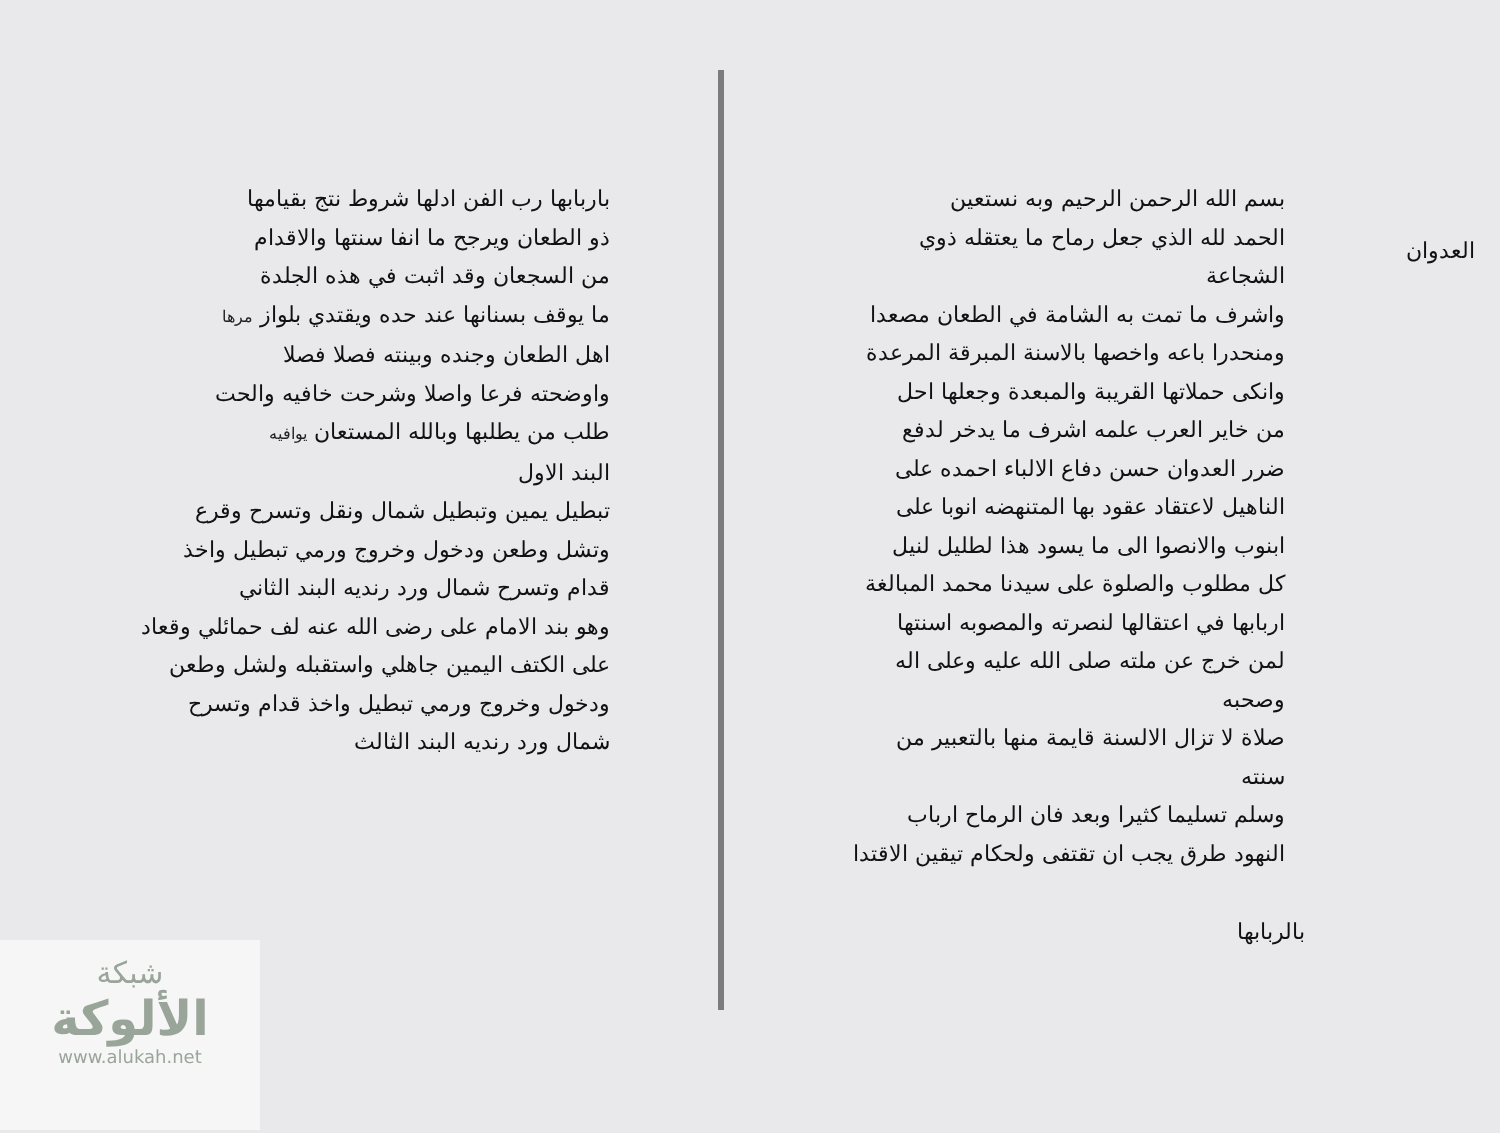بسم الله الرحمن الرحيم وبه نستعين
الحمد لله الذي جعل رماح ما يعتقله ذوي الشجاعة
واشرف ما تمت به الشامة في الطعان مصعدا
ومنحدرا باعه واخصها بالاسنة المبرقة المرعدة
وانكى حملاتها القريبة والمبعدة وجعلها احل
من خاير العرب علمه اشرف ما يدخر لدفع
ضرر العدوان حسن دفاع الالباء احمده على
الناهيل لاعتقاد عقود بها المتنهضه انوبا على
ابنوب والانصوا الى ما يسود هذا لطليل لنيل
كل مطلوب والصلوة على سيدنا محمد المبالغة
اربابها في اعتقالها لنصرته والمصوبه اسنتها
لمن خرج عن ملته صلى الله عليه وعلى اله وصحبه
صلاة لا تزال الالسنة قايمة منها بالتعبير من سنته
وسلم تسليما كثيرا وبعد فان الرماح ارباب
النهود طرق يجب ان تقتفى ولحكام تيقين الاقتدا
بالربابها
العدوان
باربابها رب الفن ادلها شروط نتج بقيامها
ذو الطعان ويرجح ما انفا سنتها والاقدام
من السجعان وقد اثبت في هذه الجلدة
ما يوقف بسنانها عند حده ويقتدي بلواز مرها
اهل الطعان وجنده وبينته فصلا فصلا
واوضحته فرعا واصلا وشرحت خافيه والحت
طلب من يطلبها وبالله المستعان يوافيه
البند الاول
تبطيل يمين وتبطيل شمال ونقل وتسرح وقرع
وتشل وطعن ودخول وخروج ورمي تبطيل واخذ
قدام وتسرح شمال ورد رنديه البند الثاني
وهو بند الامام على رضى الله عنه لف حمائلي وقعاد
على الكتف اليمين جاهلي واستقبله ولشل وطعن
ودخول وخروج ورمي تبطيل واخذ قدام وتسرح
شمال ورد رنديه البند الثالث
شبكة
الألوكة
www.alukah.net